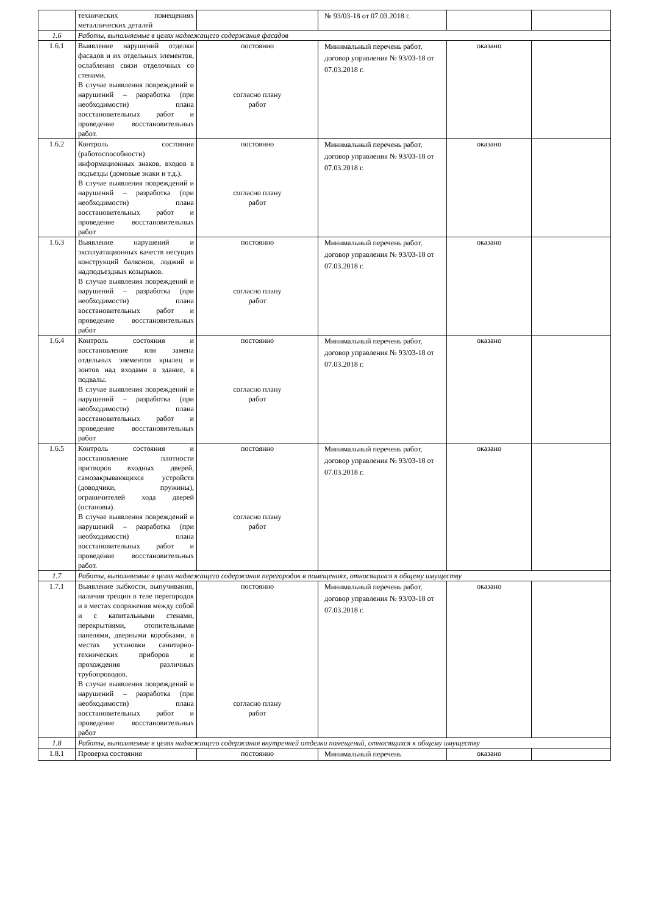| | технических помещениях металлических деталей | | № 93/03-18 от 07.03.2018 г. | | |
| 1.6 | Работы, выполняемые в целях надлежащего содержания фасадов | | | | |
| 1.6.1 | Выявление нарушений отделки фасадов и их отдельных элементов, ослабления связи отделочных со стенами. В случае выявления повреждений и нарушений – разработка (при необходимости) плана восстановительных работ и проведение восстановительных работ. | постоянно согласно плану работ | Минимальный перечень работ, договор управления № 93/03-18 от 07.03.2018 г. | оказано | |
| 1.6.2 | Контроль состояния (работоспособности) информационных знаков, входов в подъезды (домовые знаки и т.д.). В случае выявления повреждений и нарушений – разработка (при необходимости) плана восстановительных работ и проведение восстановительных работ | постоянно согласно плану работ | Минимальный перечень работ, договор управления № 93/03-18 от 07.03.2018 г. | оказано | |
| 1.6.3 | Выявление нарушений и эксплуатационных качеств несущих конструкций балконов, лоджий и надподъездных козырьков. В случае выявления повреждений и нарушений – разработка (при необходимости) плана восстановительных работ и проведение восстановительных работ | постоянно согласно плану работ | Минимальный перечень работ, договор управления № 93/03-18 от 07.03.2018 г. | оказано | |
| 1.6.4 | Контроль состояния и восстановление или замена отдельных элементов крылец и зонтов над входами в здание, в подвалы. В случае выявления повреждений и нарушений – разработка (при необходимости) плана восстановительных работ и проведение восстановительных работ | постоянно согласно плану работ | Минимальный перечень работ, договор управления № 93/03-18 от 07.03.2018 г. | оказано | |
| 1.6.5 | Контроль состояния и восстановление плотности притворов входных дверей, самозакрывающихся устройств (доводчики, пружины), ограничителей хода дверей (остановы). В случае выявления повреждений и нарушений – разработка (при необходимости) плана восстановительных работ и проведение восстановительных работ. | постоянно согласно плану работ | Минимальный перечень работ, договор управления № 93/03-18 от 07.03.2018 г. | оказано | |
| 1.7 | Работы, выполняемые в целях надлежащего содержания перегородок в помещениях, относящихся к общему имуществу | | | | |
| 1.7.1 | Выявление зыбкости, выпучивания, наличия трещин в теле перегородок и в местах сопряжения между собой и с капитальными стенами, перекрытиями, отопительными панелями, дверными коробками, в местах установки санитарно-технических приборов и прохождения различных трубопроводов. В случае выявления повреждений и нарушений – разработка (при необходимости) плана восстановительных работ и проведение восстановительных работ | постоянно согласно плану работ | Минимальный перечень работ, договор управления № 93/03-18 от 07.03.2018 г. | оказано | |
| 1.8 | Работы, выполняемые в целях надлежащего содержания внутренней отделки помещений, относящихся к общему имуществу | | | | |
| 1.8.1 | Проверка состояния | постоянно | Минимальный перечень | оказано | |